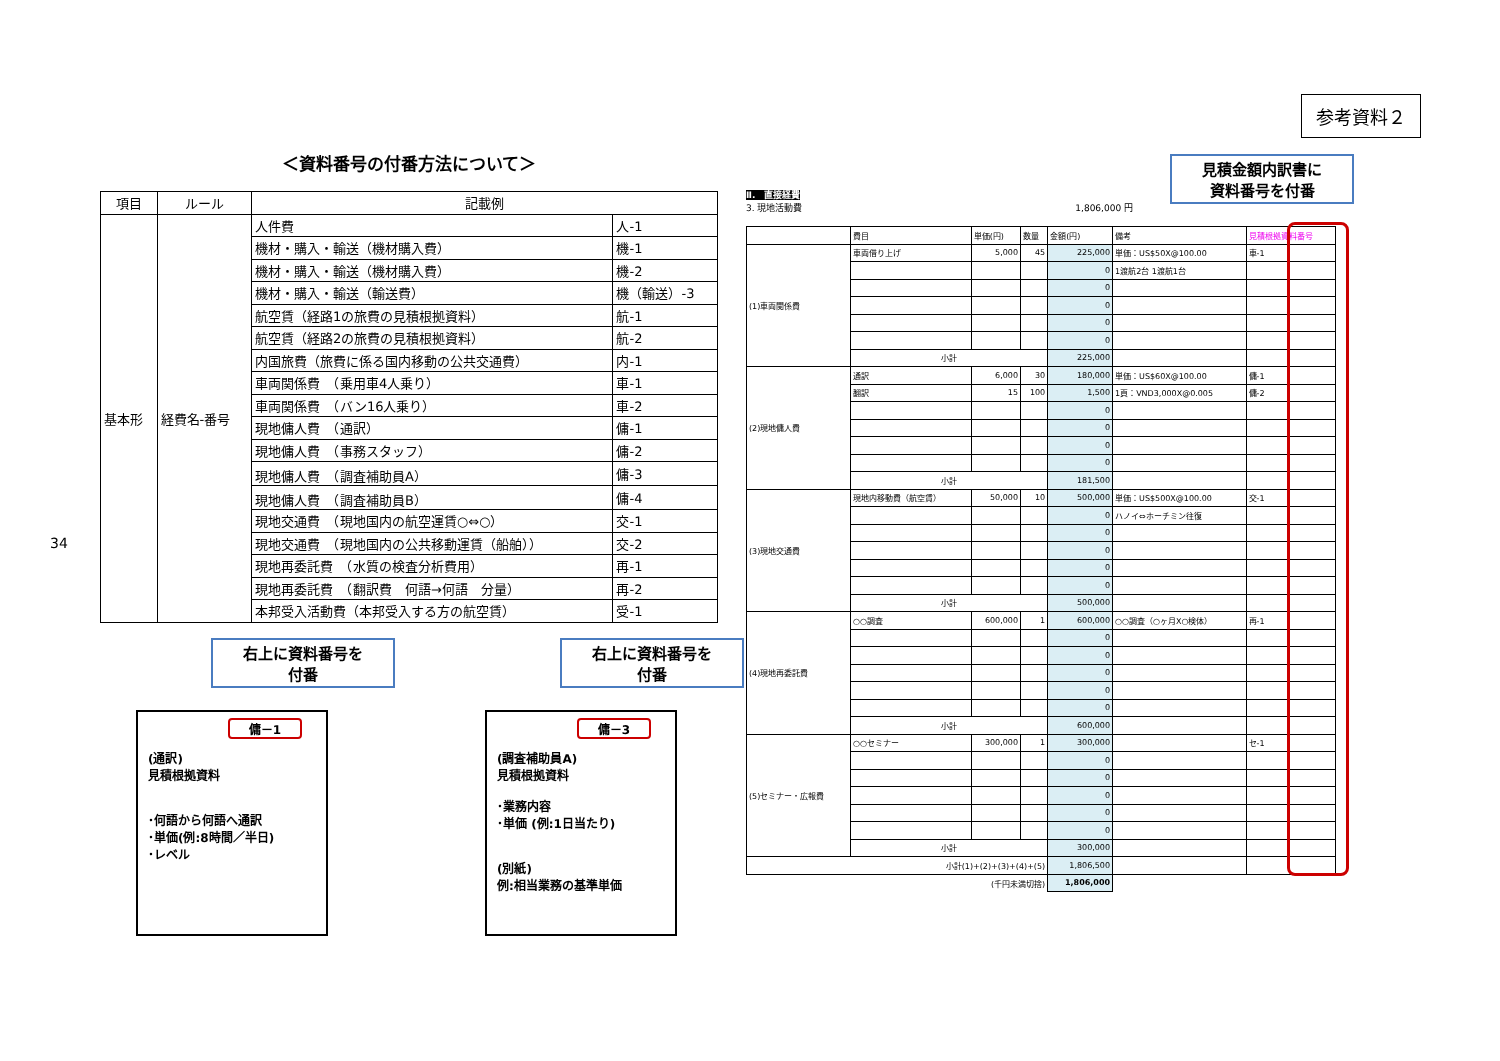34
参考資料２
＜資料番号の付番方法について＞
| 項目 | ルール | 記載例 | |
| --- | --- | --- | --- |
| 基本形 | 経費名-番号 | 人件費 | 人-1 |
| | | 機材・購入・輸送（機材購入費） | 機-1 |
| | | 機材・購入・輸送（機材購入費） | 機-2 |
| | | 機材・購入・輸送（輸送費） | 機（輸送）-3 |
| | | 航空賃（経路1の旅費の見積根拠資料） | 航-1 |
| | | 航空賃（経路2の旅費の見積根拠資料） | 航-2 |
| | | 内国旅費（旅費に係る国内移動の公共交通費） | 内-1 |
| | | 車両関係費 （乗用車4人乗り） | 車-1 |
| | | 車両関係費 （バン16人乗り） | 車-2 |
| | | 現地傭人費 （通訳） | 傭-1 |
| | | 現地傭人費 （事務スタッフ） | 傭-2 |
| | | 現地傭人費 （調査補助員A） | 傭-3 |
| | | 現地傭人費 （調査補助員B） | 傭-4 |
| | | 現地交通費 （現地国内の航空運賃○⇔○） | 交-1 |
| | | 現地交通費 （現地国内の公共移動運賃（船舶）） | 交-2 |
| | | 現地再委託費 （水質の検査分析費用） | 再-1 |
| | | 現地再委託費 （翻訳費 何語→何語 分量） | 再-2 |
| | | 本邦受入活動費（本邦受入する方の航空賃） | 受-1 |
右上に資料番号を
付番
傭－1
(通訳)
見積根拠資料
･何語から何語へ通訳
･単価(例:8時間／半日)
･レベル
右上に資料番号を
付番
傭－3
(調査補助員A)
見積根拠資料
･業務内容
･単価 (例:1日当たり)
(別紙)
例:相当業務の基準単価
見積金額内訳書に
資料番号を付番
Ⅱ.　直接経費
3. 現地活動費 1,806,000 円
| | 費目 | 単価(円) | 数量 | 金額(円) | 備考 | 見積根拠資料番号 |
| (1)車両関係費 | 車両借り上げ | 5,000 | 45 | 225,000 | 単価：US$50X@100.00 | 車-1 |
| | | | | 0 | 1渡航2台 1渡航1台 | |
| | | | | 0 | | |
| | | | | 0 | | |
| | | | | 0 | | |
| | | | | 0 | | |
| | 小計 | | | 225,000 | | |
| (2)現地傭人費 | 通訳 | 6,000 | 30 | 180,000 | 単価：US$60X@100.00 | 傭-1 |
| | 翻訳 | 15 | 100 | 1,500 | 1頁：VND3,000X@0.005 | 傭-2 |
| | | | | 0 | | |
| | | | | 0 | | |
| | | | | 0 | | |
| | | | | 0 | | |
| | 小計 | | | 181,500 | | |
| (3)現地交通費 | 現地内移動費（航空賃） | 50,000 | 10 | 500,000 | 単価：US$500X@100.00 | 交-1 |
| | | | | 0 | ハノイ⇔ホーチミン往復 | |
| | | | | 0 | | |
| | | | | 0 | | |
| | | | | 0 | | |
| | | | | 0 | | |
| | 小計 | | | 500,000 | | |
| (4)現地再委託費 | ○○調査 | 600,000 | 1 | 600,000 | ○○調査（○ヶ月X○検体） | 再-1 |
| | | | | 0 | | |
| | | | | 0 | | |
| | | | | 0 | | |
| | | | | 0 | | |
| | | | | 0 | | |
| | 小計 | | | 600,000 | | |
| (5)セミナー・広報費 | ○○セミナー | 300,000 | 1 | 300,000 | | セ-1 |
| | | | | 0 | | |
| | | | | 0 | | |
| | | | | 0 | | |
| | | | | 0 | | |
| | | | | 0 | | |
| | 小計 | | | 300,000 | | |
| 小計(1)+(2)+(3)+(4)+(5) | | | | 1,806,500 | | |
| (千円未満切捨) | | | | 1,806,000 | | |